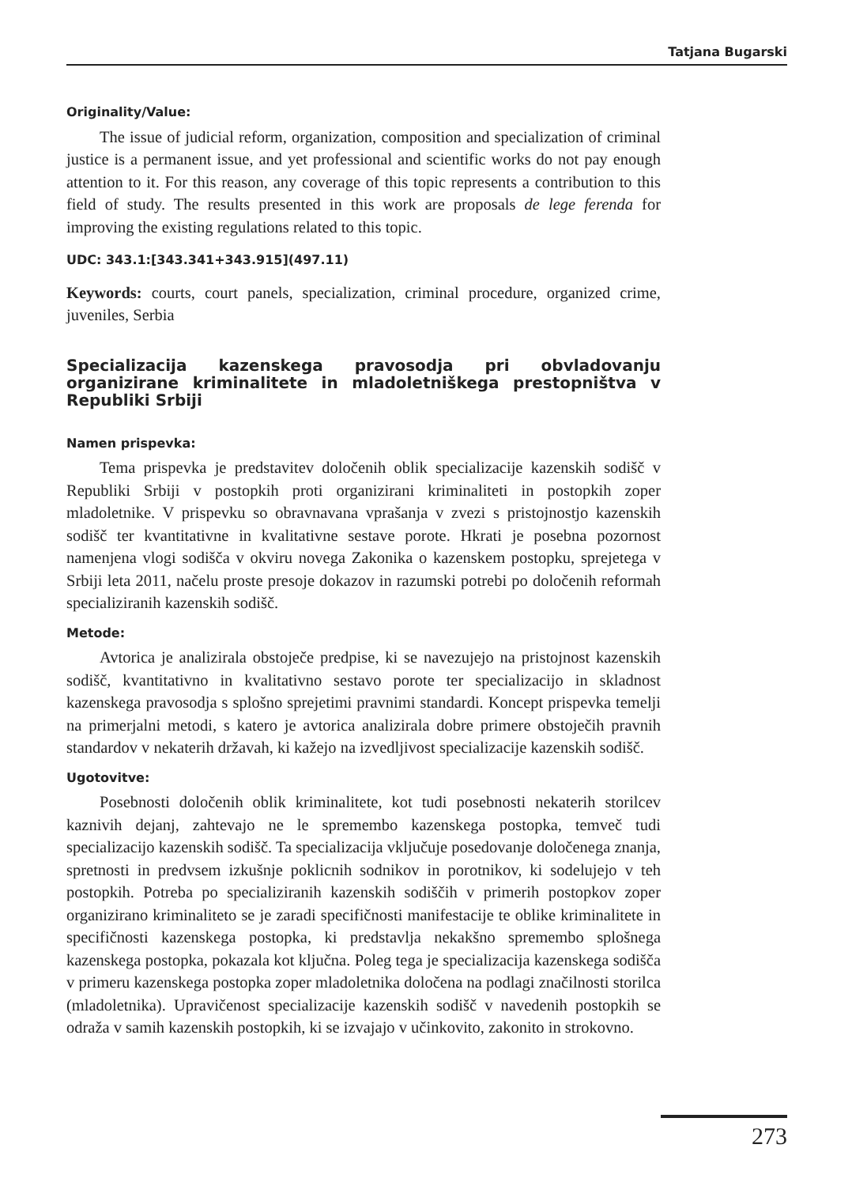Tatjana Bugarski
Originality/Value:
The issue of judicial reform, organization, composition and specialization of criminal justice is a permanent issue, and yet professional and scientific works do not pay enough attention to it. For this reason, any coverage of this topic represents a contribution to this field of study. The results presented in this work are proposals de lege ferenda for improving the existing regulations related to this topic.
UDC: 343.1:[343.341+343.915](497.11)
Keywords: courts, court panels, specialization, criminal procedure, organized crime, juveniles, Serbia
Specializacija kazenskega pravosodja pri obvladovanju organizirane kriminalitete in mladoletniškega prestopništva v Republiki Srbiji
Namen prispevka:
Tema prispevka je predstavitev določenih oblik specializacije kazenskih sodišč v Republiki Srbiji v postopkih proti organizirani kriminaliteti in postopkih zoper mladoletnike. V prispevku so obravnavana vprašanja v zvezi s pristojnostjo kazenskih sodišč ter kvantitativne in kvalitativne sestave porote. Hkrati je posebna pozornost namenjena vlogi sodišča v okviru novega Zakonika o kazenskem postopku, sprejetega v Srbiji leta 2011, načelu proste presoje dokazov in razumski potrebi po določenih reformah specializiranih kazenskih sodišč.
Metode:
Avtorica je analizirala obstoječe predpise, ki se navezujejo na pristojnost kazenskih sodišč, kvantitativno in kvalitativno sestavo porote ter specializacijo in skladnost kazenskega pravosodja s splošno sprejetimi pravnimi standardi. Koncept prispevka temelji na primerjalni metodi, s katero je avtorica analizirala dobre primere obstoječih pravnih standardov v nekaterih državah, ki kažejo na izvedljivost specializacije kazenskih sodišč.
Ugotovitve:
Posebnosti določenih oblik kriminalitete, kot tudi posebnosti nekaterih storilcev kaznivih dejanj, zahtevajo ne le spremembo kazenskega postopka, temveč tudi specializacijo kazenskih sodišč. Ta specializacija vključuje posedovanje določenega znanja, spretnosti in predvsem izkušnje poklicnih sodnikov in porotnikov, ki sodelujejo v teh postopkih. Potreba po specializiranih kazenskih sodiščih v primerih postopkov zoper organizirano kriminaliteto se je zaradi specifičnosti manifestacije te oblike kriminalitete in specifičnosti kazenskega postopka, ki predstavlja nekakšno spremembo splošnega kazenskega postopka, pokazala kot ključna. Poleg tega je specializacija kazenskega sodišča v primeru kazenskega postopka zoper mladoletnika določena na podlagi značilnosti storilca (mladoletnika). Upravičenost specializacije kazenskih sodišč v navedenih postopkih se odraža v samih kazenskih postopkih, ki se izvajajo v učinkovito, zakonito in strokovno.
273